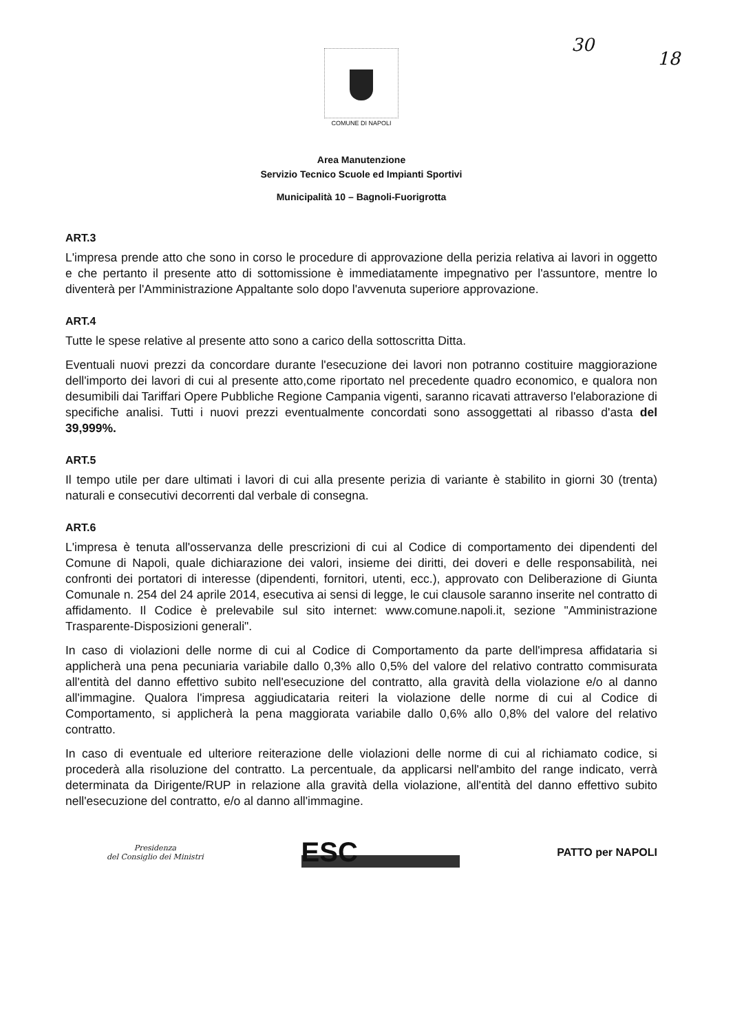30
18
COMUNE DI NAPOLI
Area Manutenzione
Servizio Tecnico Scuole ed Impianti Sportivi
Municipalità 10 – Bagnoli-Fuorigrotta
ART.3
L'impresa prende atto che sono in corso le procedure di approvazione della perizia relativa ai lavori in oggetto e che pertanto il presente atto di sottomissione è immediatamente impegnativo per l'assuntore, mentre lo diventerà per l'Amministrazione Appaltante solo dopo l'avvenuta superiore approvazione.
ART.4
Tutte le spese relative al presente atto sono a carico della sottoscritta Ditta.
Eventuali nuovi prezzi da concordare durante l'esecuzione dei lavori non potranno costituire maggiorazione dell'importo dei lavori di cui al presente atto,come riportato nel precedente quadro economico, e qualora non desumibili dai Tariffari Opere Pubbliche Regione Campania vigenti, saranno ricavati attraverso l'elaborazione di specifiche analisi. Tutti i nuovi prezzi eventualmente concordati sono assoggettati al ribasso d'asta del 39,999%.
ART.5
Il tempo utile per dare ultimati i lavori di cui alla presente perizia di variante è stabilito in giorni 30 (trenta) naturali e consecutivi decorrenti dal verbale di consegna.
ART.6
L'impresa è tenuta all'osservanza delle prescrizioni di cui al Codice di comportamento dei dipendenti del Comune di Napoli, quale dichiarazione dei valori, insieme dei diritti, dei doveri e delle responsabilità, nei confronti dei portatori di interesse (dipendenti, fornitori, utenti, ecc.), approvato con Deliberazione di Giunta Comunale n. 254 del 24 aprile 2014, esecutiva ai sensi di legge, le cui clausole saranno inserite nel contratto di affidamento. Il Codice è prelevabile sul sito internet: www.comune.napoli.it, sezione "Amministrazione Trasparente-Disposizioni generali".
In caso di violazioni delle norme di cui al Codice di Comportamento da parte dell'impresa affidataria si applicherà una pena pecuniaria variabile dallo 0,3% allo 0,5% del valore del relativo contratto commisurata all'entità del danno effettivo subito nell'esecuzione del contratto, alla gravità della violazione e/o al danno all'immagine. Qualora l'impresa aggiudicataria reiteri la violazione delle norme di cui al Codice di Comportamento, si applicherà la pena maggiorata variabile dallo 0,6% allo 0,8% del valore del relativo contratto.
In caso di eventuale ed ulteriore reiterazione delle violazioni delle norme di cui al richiamato codice, si procederà alla risoluzione del contratto. La percentuale, da applicarsi nell'ambito del range indicato, verrà determinata da Dirigente/RUP in relazione alla gravità della violazione, all'entità del danno effettivo subito nell'esecuzione del contratto, e/o al danno all'immagine.
Presidenza
del Consiglio dei Ministri
ESC
PATTO per NAPOLI